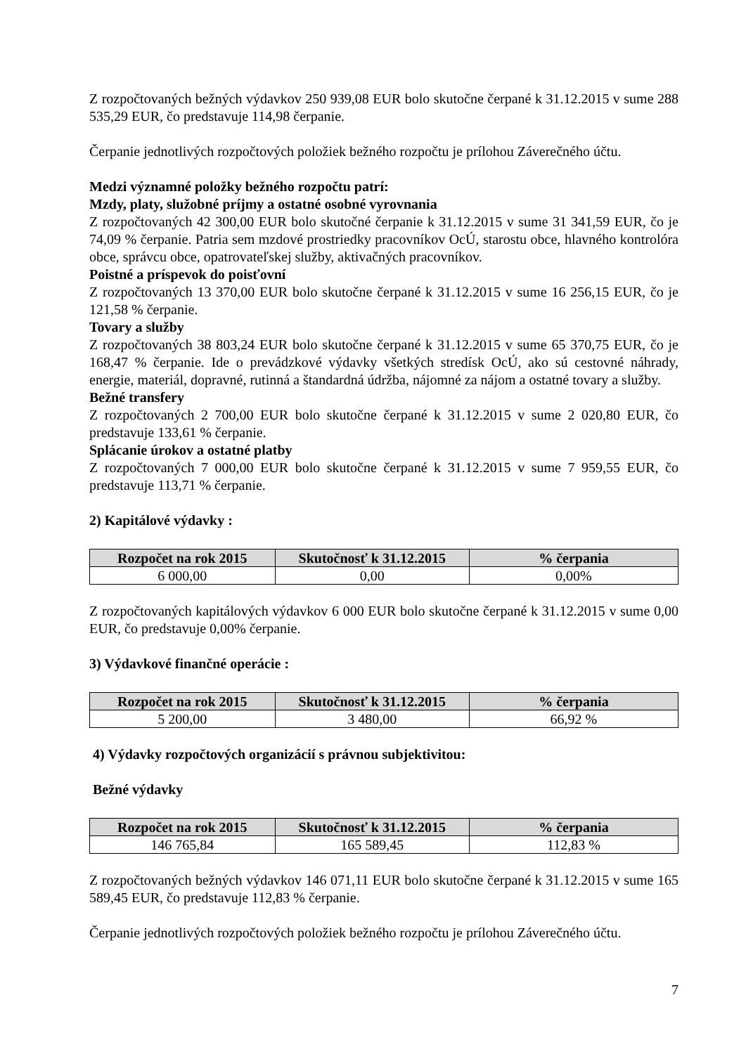Z rozpočtovaných bežných výdavkov 250 939,08 EUR bolo skutočne čerpané k 31.12.2015 v sume 288 535,29 EUR, čo predstavuje 114,98 čerpanie.
Čerpanie jednotlivých rozpočtových položiek bežného rozpočtu je prílohou Záverečného účtu.
Medzi významné položky bežného rozpočtu patrí:
Mzdy, platy, služobné príjmy a ostatné osobné vyrovnania
Z rozpočtovaných 42 300,00 EUR bolo skutočné čerpanie k 31.12.2015 v sume 31 341,59 EUR, čo je 74,09 % čerpanie. Patria sem mzdové prostriedky pracovníkov OcÚ, starostu obce, hlavného kontrolóra obce, správcu obce, opatrovateľskej služby, aktivačných pracovníkov.
Poistné a príspevok do poisťovní
Z rozpočtovaných 13 370,00 EUR bolo skutočne čerpané k 31.12.2015 v sume 16 256,15 EUR, čo je 121,58 % čerpanie.
Tovary a služby
Z rozpočtovaných 38 803,24 EUR bolo skutočne čerpané k 31.12.2015 v sume 65 370,75 EUR, čo je 168,47 % čerpanie. Ide o prevádzkové výdavky všetkých stredísk OcÚ, ako sú cestovné náhrady, energie, materiál, dopravné, rutinná a štandardná údržba, nájomné za nájom a ostatné tovary a služby.
Bežné transfery
Z rozpočtovaných 2 700,00 EUR bolo skutočne čerpané k 31.12.2015 v sume 2 020,80 EUR, čo predstavuje 133,61 % čerpanie.
Splácanie úrokov a ostatné platby
Z rozpočtovaných 7 000,00 EUR bolo skutočne čerpané k 31.12.2015 v sume 7 959,55 EUR, čo predstavuje 113,71 % čerpanie.
2) Kapitálové výdavky :
| Rozpočet na rok 2015 | Skutočnosť k 31.12.2015 | % čerpania |
| --- | --- | --- |
| 6 000,00 | 0,00 | 0,00% |
Z rozpočtovaných kapitálových výdavkov 6 000 EUR bolo skutočne čerpané k 31.12.2015 v sume 0,00 EUR, čo predstavuje 0,00% čerpanie.
3) Výdavkové finančné operácie :
| Rozpočet na rok 2015 | Skutočnosť k 31.12.2015 | % čerpania |
| --- | --- | --- |
| 5 200,00 | 3 480,00 | 66,92 % |
4) Výdavky rozpočtových organizácií s právnou subjektivitou:
Bežné výdavky
| Rozpočet na rok 2015 | Skutočnosť k 31.12.2015 | % čerpania |
| --- | --- | --- |
| 146 765,84 | 165 589,45 | 112,83 % |
Z rozpočtovaných bežných výdavkov 146 071,11 EUR bolo skutočne čerpané k 31.12.2015 v sume 165 589,45 EUR, čo predstavuje 112,83 % čerpanie.
Čerpanie jednotlivých rozpočtových položiek bežného rozpočtu je prílohou Záverečného účtu.
7